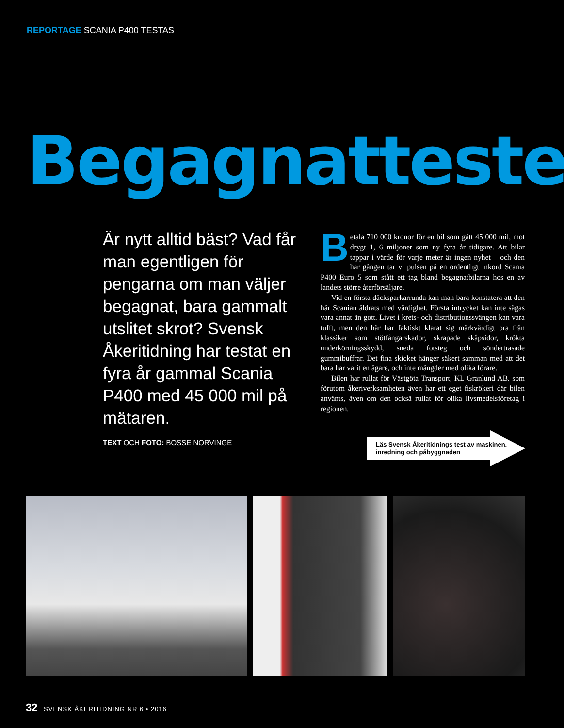REPORTAGE SCANIA P400 TESTAS
Begagnattesten
Är nytt alltid bäst? Vad får man egentligen för pengarna om man väljer begagnat, bara gammalt utslitet skrot? Svensk Åkeritidning har testat en fyra år gammal Scania P400 med 45 000 mil på mätaren.
TEXT OCH FOTO: BOSSE NORVINGE
Betala 710 000 kronor för en bil som gått 45 000 mil, mot drygt 1, 6 miljoner som ny fyra år tidigare. Att bilar tappar i värde för varje meter är ingen nyhet – och den här gången tar vi pulsen på en ordentligt inkörd Scania P400 Euro 5 som stått ett tag bland begagnatbilarna hos en av landets större återförsäljare.
Vid en första däcksparkarrunda kan man bara konstatera att den här Scanian åldrats med värdighet. Första intrycket kan inte sägas vara annat än gott. Livet i krets- och distributionssvängen kan vara tufft, men den här har faktiskt klarat sig märkvärdigt bra från klassiker som stötfångarskador, skrapade skåpsidor, krökta underkörningsskydd, sneda fotsteg och söndertrasade gummibuffrar. Det fina skicket hänger säkert samman med att det bara har varit en ägare, och inte mängder med olika förare.
Bilen har rullat för Västgöta Transport, KL Granlund AB, som förutom åkeriverksamheten även har ett eget fiskrökeri där bilen använts, även om den också rullat för olika livsmedels­företag i regionen.
Läs Svensk Åkeritidnings test av maskinen, inredning och påbyggnaden
32 SVENSK ÅKERITIDNING NR 6 • 2016